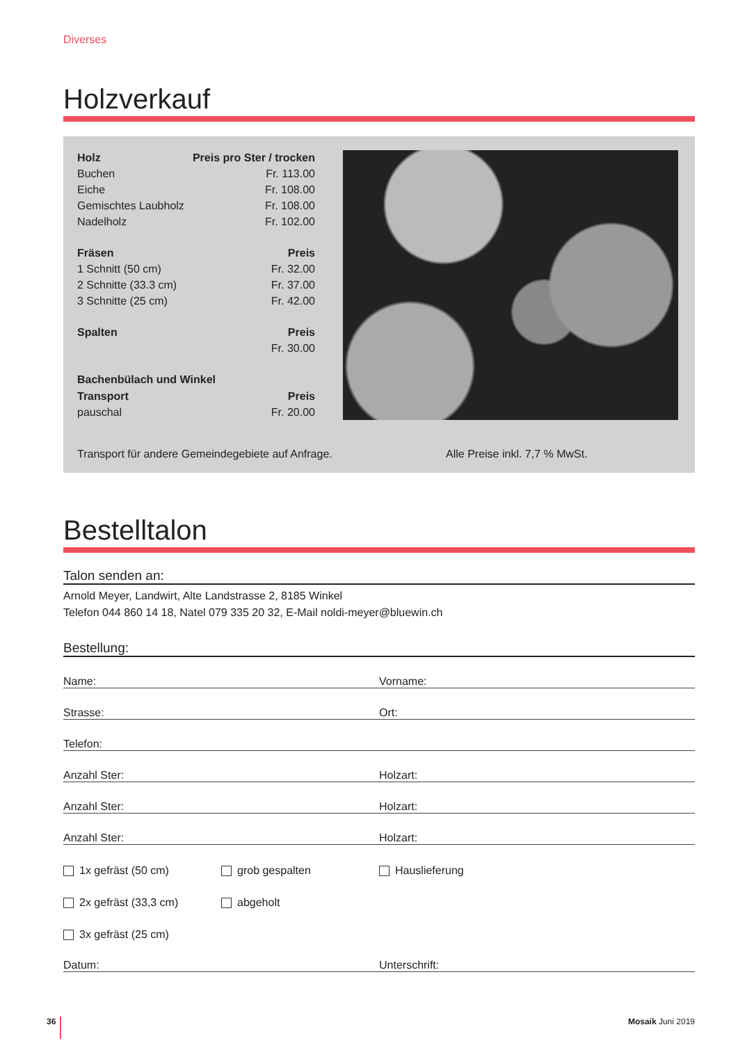Diverses
Holzverkauf
| Holz | Preis pro Ster / trocken |
| Buchen | Fr. 113.00 |
| Eiche | Fr. 108.00 |
| Gemischtes Laubholz | Fr. 108.00 |
| Nadelholz | Fr. 102.00 |
| Fräsen | Preis |
| 1 Schnitt (50 cm) | Fr. 32.00 |
| 2 Schnitte (33.3 cm) | Fr. 37.00 |
| 3 Schnitte (25 cm) | Fr. 42.00 |
| Spalten | Preis |
| | Fr. 30.00 |
| Bachenbülach und Winkel | |
| Transport | Preis |
| pauschal | Fr. 20.00 |
Transport für andere Gemeindegebiete auf Anfrage. Alle Preise inkl. 7,7 % MwSt.
Bestelltalon
Talon senden an:
Arnold Meyer, Landwirt, Alte Landstrasse 2, 8185 Winkel
Telefon 044 860 14 18, Natel 079 335 20 32, E-Mail noldi-meyer@bluewin.ch
Bestellung:
Name: Vorname:
Strasse: Ort:
Telefon:
Anzahl Ster: Holzart:
Anzahl Ster: Holzart:
Anzahl Ster: Holzart:
1x gefräst (50 cm) grob gespalten Hauslieferung
2x gefräst (33,3 cm) abgeholt
3x gefräst (25 cm)
Datum: Unterschrift:
36 Mosaik Juni 2019